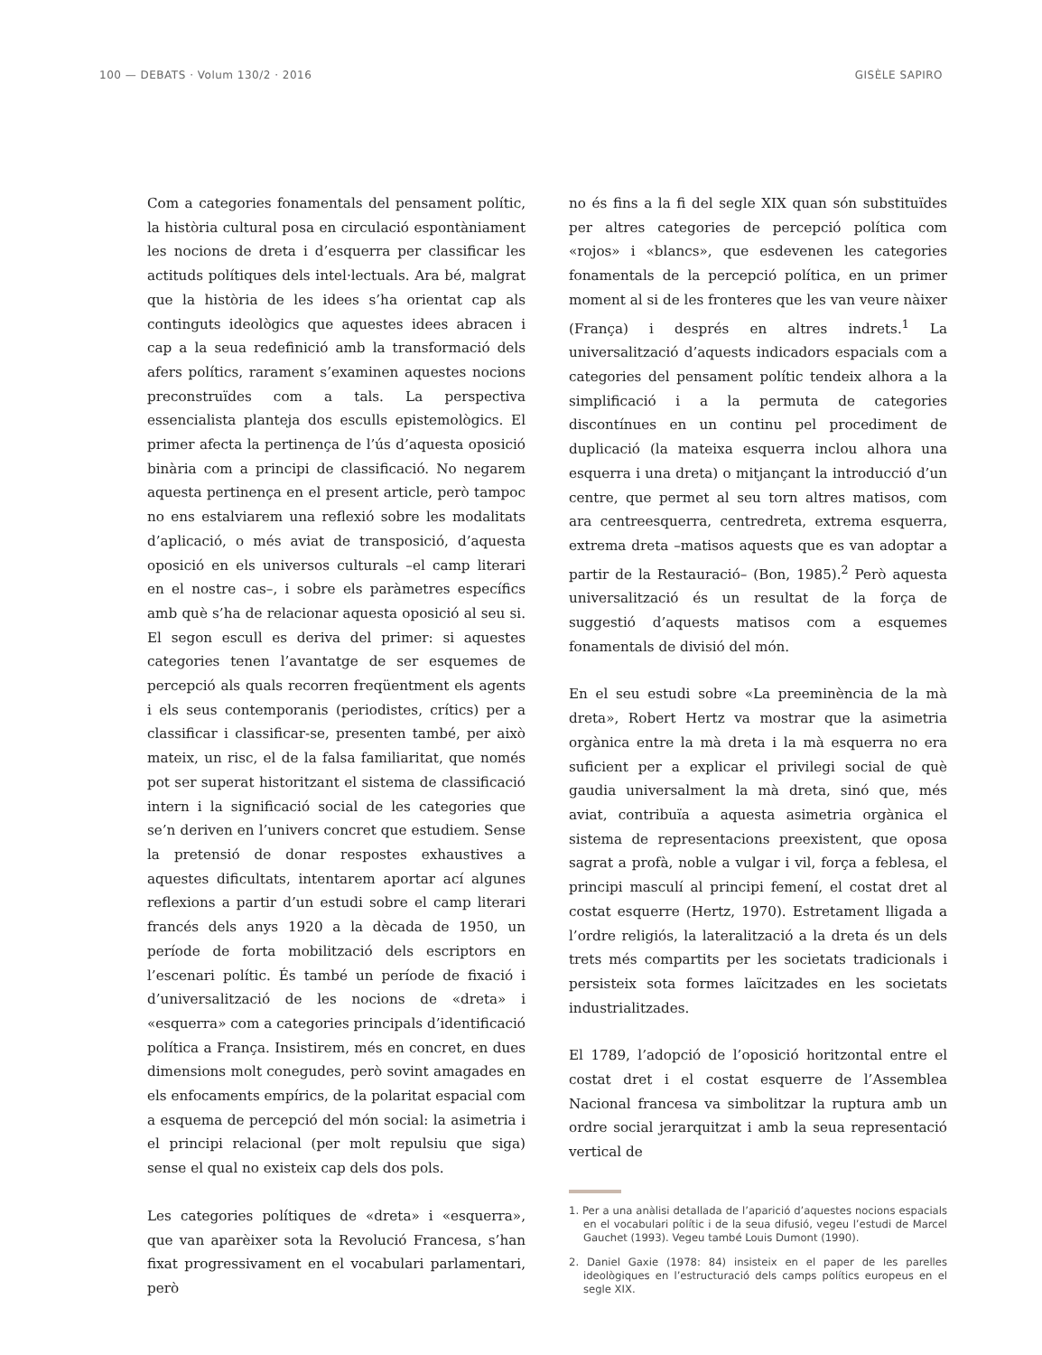100 — DEBATS · Volum 130/2 · 2016 GISÈLE SAPIRO
Com a categories fonamentals del pensament polític, la història cultural posa en circulació espontàniament les nocions de dreta i d’esquerra per classificar les actituds polítiques dels intel·lectuals. Ara bé, malgrat que la història de les idees s’ha orientat cap als continguts ideològics que aquestes idees abracen i cap a la seua redefinició amb la transformació dels afers polítics, rarament s’examinen aquestes nocions preconstruïdes com a tals. La perspectiva essencialista planteja dos esculls epistemològics. El primer afecta la pertinença de l’ús d’aquesta oposició binària com a principi de classificació. No negarem aquesta pertinença en el present article, però tampoc no ens estalviarem una reflexió sobre les modalitats d’aplicació, o més aviat de transposició, d’aquesta oposició en els universos culturals –el camp literari en el nostre cas–, i sobre els paràmetres específics amb què s’ha de relacionar aquesta oposició al seu si. El segon escull es deriva del primer: si aquestes categories tenen l’avantatge de ser esquemes de percepció als quals recorren freqüentment els agents i els seus contemporanis (periodistes, crítics) per a classificar i classificar-se, presenten també, per això mateix, un risc, el de la falsa familiaritat, que només pot ser superat historitzant el sistema de classificació intern i la significació social de les categories que se’n deriven en l’univers concret que estudiem. Sense la pretensió de donar respostes exhaustives a aquestes dificultats, intentarem aportar ací algunes reflexions a partir d’un estudi sobre el camp literari francés dels anys 1920 a la dècada de 1950, un període de forta mobilització dels escriptors en l’escenari polític. És també un període de fixació i d’universalització de les nocions de «dreta» i «esquerra» com a categories principals d’identificació política a França. Insistirem, més en concret, en dues dimensions molt conegudes, però sovint amagades en els enfocaments empírics, de la polaritat espacial com a esquema de percepció del món social: la asimetria i el principi relacional (per molt repulsiu que siga) sense el qual no existeix cap dels dos pols.
Les categories polítiques de «dreta» i «esquerra», que van aparèixer sota la Revolució Francesa, s’han fixat progressivament en el vocabulari parlamentari, però
no és fins a la fi del segle XIX quan són substituïdes per altres categories de percepció política com «rojos» i «blancs», que esdevenen les categories fonamentals de la percepció política, en un primer moment al si de les fronteres que les van veure nàixer (França) i després en altres indrets.<sup>1</sup> La universalització d’aquests indicadors espacials com a categories del pensament polític tendeix alhora a la simplificació i a la permuta de categories discontínues en un continu pel procediment de duplicació (la mateixa esquerra inclou alhora una esquerra i una dreta) o mitjançant la introducció d’un centre, que permet al seu torn altres matisos, com ara centreesquerra, centredreta, extrema esquerra, extrema dreta –matisos aquests que es van adoptar a partir de la Restauració– (Bon, 1985).<sup>2</sup> Però aquesta universalització és un resultat de la força de suggestió d’aquests matisos com a esquemes fonamentals de divisió del món.
En el seu estudi sobre «La preeminència de la mà dreta», Robert Hertz va mostrar que la asimetria orgànica entre la mà dreta i la mà esquerra no era suficient per a explicar el privilegi social de què gaudia universalment la mà dreta, sinó que, més aviat, contribuïa a aquesta asimetria orgànica el sistema de representacions preexistent, que oposa sagrat a profà, noble a vulgar i vil, força a feblesa, el principi masculí al principi femení, el costat dret al costat esquerre (Hertz, 1970). Estretament lligada a l’ordre religiós, la lateralització a la dreta és un dels trets més compartits per les societats tradicionals i persisteix sota formes laïcitzades en les societats industrialitzades.
El 1789, l’adopció de l’oposició horitzontal entre el costat dret i el costat esquerre de l’Assemblea Nacional francesa va simbolitzar la ruptura amb un ordre social jerarquitzat i amb la seua representació vertical de
1. Per a una anàlisi detallada de l’aparició d’aquestes nocions espacials en el vocabulari polític i de la seua difusió, vegeu l’estudi de Marcel Gauchet (1993). Vegeu també Louis Dumont (1990).
2. Daniel Gaxie (1978: 84) insisteix en el paper de les parelles ideològiques en l’estructuració dels camps polítics europeus en el segle XIX.